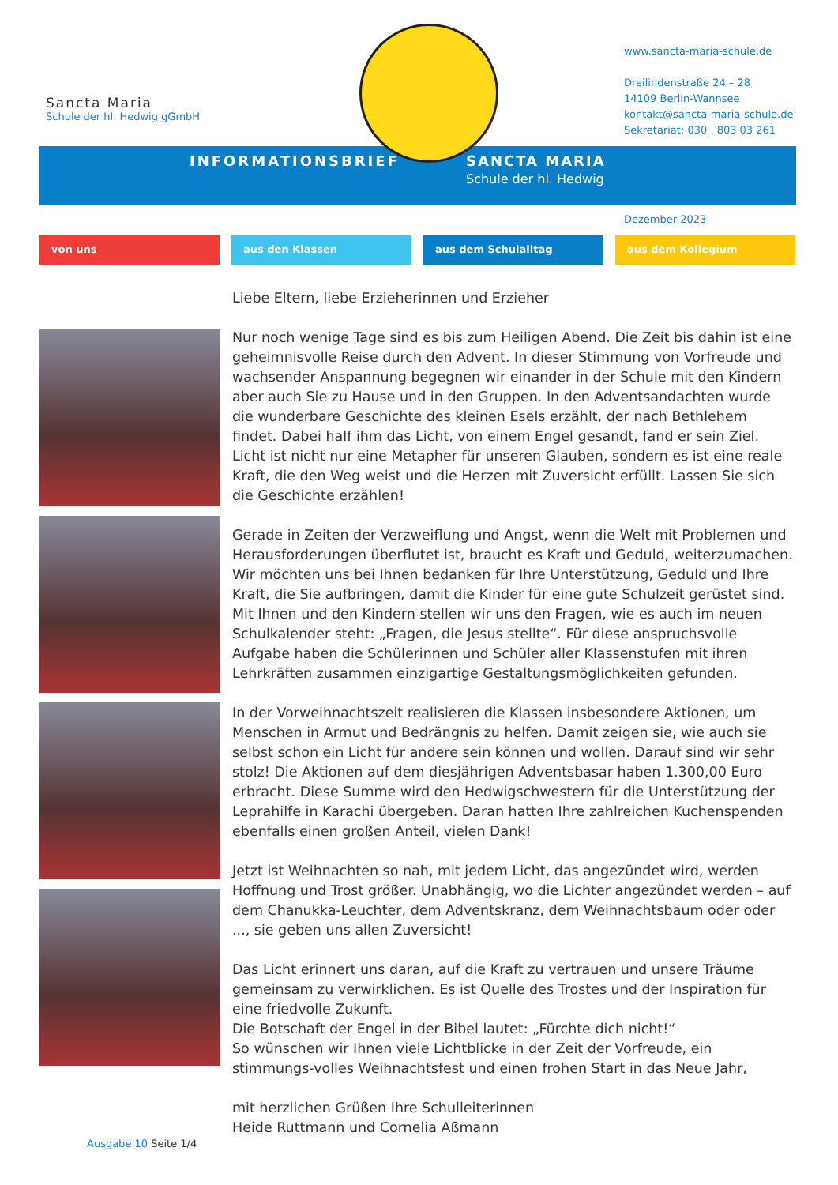Sancta Maria
Schule der hl. Hedwig gGmbH
www.sancta-maria-schule.de
Dreilindenstraße 24 – 28
14109 Berlin-Wannsee
kontakt@sancta-maria-schule.de
Sekretariat: 030 . 803 03 261
INFORMATIONSBRIEF SANCTA MARIA
Schule der hl. Hedwig
Dezember 2023
von uns aus den Klassen aus dem Schulalltag aus dem Kollegium
Liebe Eltern, liebe Erzieherinnen und Erzieher
Nur noch wenige Tage sind es bis zum Heiligen Abend. Die Zeit bis dahin ist eine geheimnisvolle Reise durch den Advent. In dieser Stimmung von Vorfreude und wachsender Anspannung begegnen wir einander in der Schule mit den Kindern aber auch Sie zu Hause und in den Gruppen. In den Adventsandachten wurde die wunderbare Geschichte des kleinen Esels erzählt, der nach Bethlehem findet. Dabei half ihm das Licht, von einem Engel gesandt, fand er sein Ziel.
Licht ist nicht nur eine Metapher für unseren Glauben, sondern es ist eine reale Kraft, die den Weg weist und die Herzen mit Zuversicht erfüllt. Lassen Sie sich die Geschichte erzählen!
Gerade in Zeiten der Verzweiflung und Angst, wenn die Welt mit Problemen und Herausforderungen überflutet ist, braucht es Kraft und Geduld, weiterzumachen. Wir möchten uns bei Ihnen bedanken für Ihre Unterstützung, Geduld und Ihre Kraft, die Sie aufbringen, damit die Kinder für eine gute Schulzeit gerüstet sind. Mit Ihnen und den Kindern stellen wir uns den Fragen, wie es auch im neuen Schulkalender steht: „Fragen, die Jesus stellte“. Für diese anspruchsvolle Aufgabe haben die Schülerinnen und Schüler aller Klassenstufen mit ihren Lehrkräften zusammen einzigartige Gestaltungsmöglichkeiten gefunden.
In der Vorweihnachtszeit realisieren die Klassen insbesondere Aktionen, um Menschen in Armut und Bedrängnis zu helfen. Damit zeigen sie, wie auch sie selbst schon ein Licht für andere sein können und wollen. Darauf sind wir sehr stolz! Die Aktionen auf dem diesjährigen Adventsbasar haben 1.300,00 Euro erbracht. Diese Summe wird den Hedwigschwestern für die Unterstützung der Leprahilfe in Karachi übergeben. Daran hatten Ihre zahlreichen Kuchenspenden ebenfalls einen großen Anteil, vielen Dank!
Jetzt ist Weihnachten so nah, mit jedem Licht, das angezündet wird, werden Hoffnung und Trost größer. Unabhängig, wo die Lichter angezündet werden – auf dem Chanukka-Leuchter, dem Adventskranz, dem Weihnachtsbaum oder oder ..., sie geben uns allen Zuversicht!
Das Licht erinnert uns daran, auf die Kraft zu vertrauen und unsere Träume gemeinsam zu verwirklichen. Es ist Quelle des Trostes und der Inspiration für eine friedvolle Zukunft.
Die Botschaft der Engel in der Bibel lautet: „Fürchte dich nicht!“
So wünschen wir Ihnen viele Lichtblicke in der Zeit der Vorfreude, ein stimmungs-volles Weihnachtsfest und einen frohen Start in das Neue Jahr,
mit herzlichen Grüßen Ihre Schulleiterinnen
Heide Ruttmann und Cornelia Aßmann
Ausgabe 10 Seite 1/4